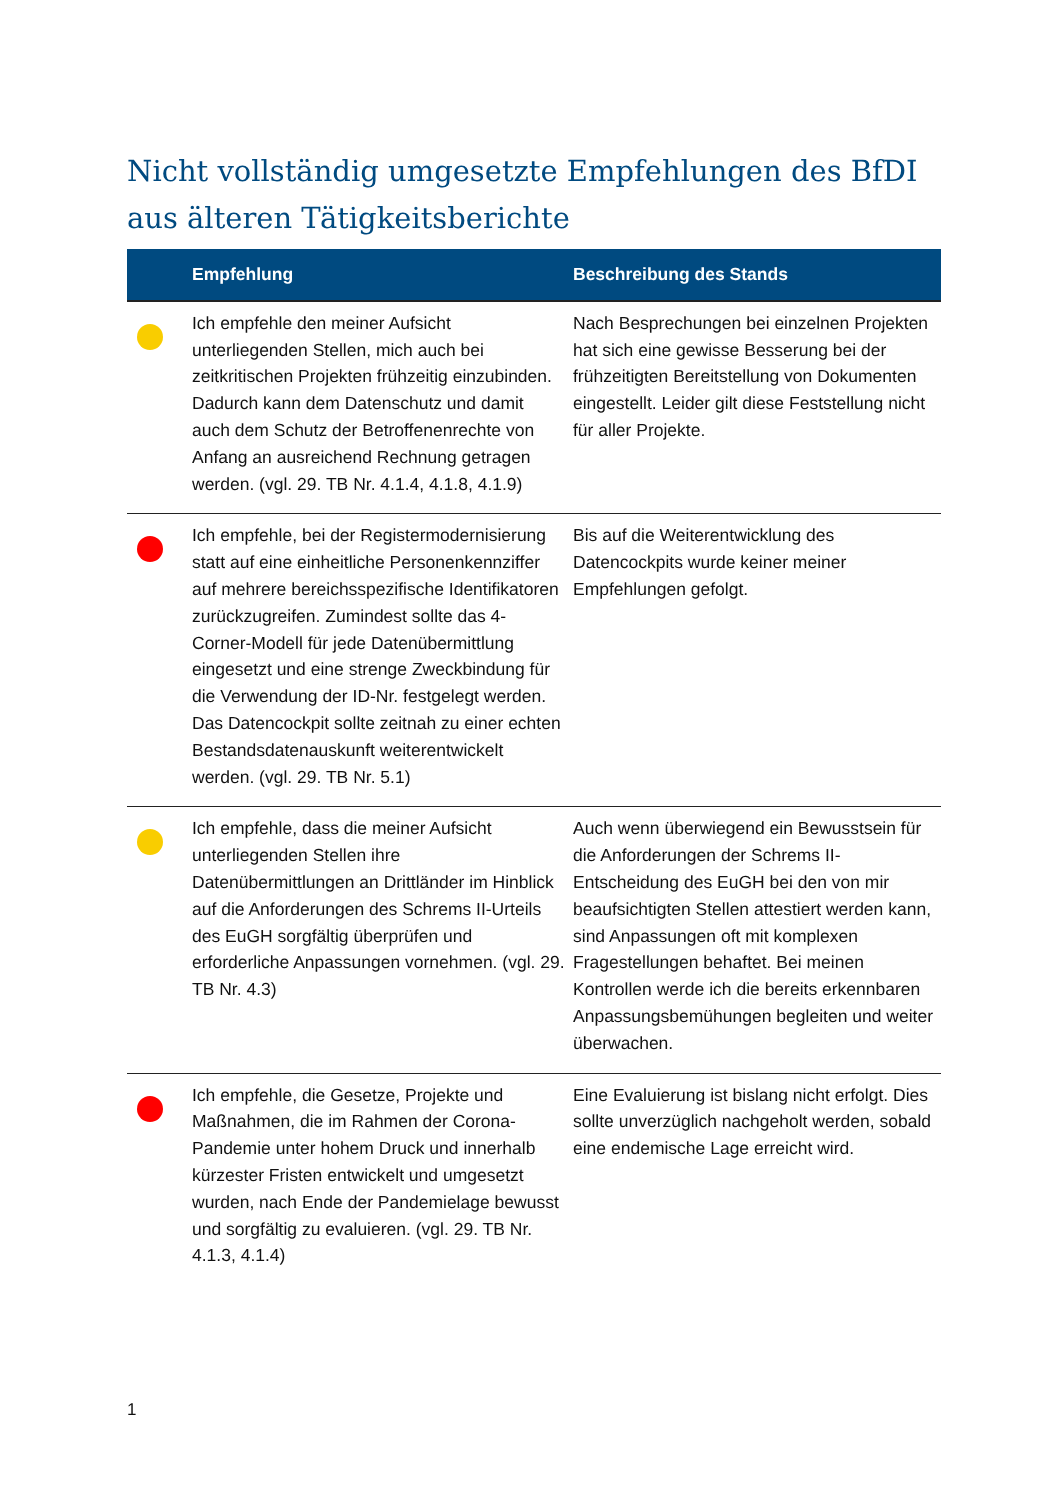Nicht vollständig umgesetzte Empfehlungen des BfDI aus älteren Tätigkeitsberichte
| | Empfehlung | Beschreibung des Stands |
| --- | --- | --- |
| | Ich empfehle den meiner Aufsicht unterliegenden Stellen, mich auch bei zeitkritischen Projekten frühzeitig einzubinden. Dadurch kann dem Datenschutz und damit auch dem Schutz der Betroffenenrechte von Anfang an ausreichend Rechnung getragen werden. (vgl. 29. TB Nr. 4.1.4, 4.1.8, 4.1.9) | Nach Besprechungen bei einzelnen Projekten hat sich eine gewisse Besserung bei der frühzeitigten Bereitstellung von Dokumenten eingestellt. Leider gilt diese Feststellung nicht für aller Projekte. |
| | Ich empfehle, bei der Registermodernisierung statt auf eine einheitliche Personenkennziffer auf mehrere bereichsspezifische Identifikatoren zurückzugreifen. Zumindest sollte das 4-Corner-Modell für jede Datenübermittlung eingesetzt und eine strenge Zweckbindung für die Verwendung der ID-Nr. festgelegt werden. Das Datencockpit sollte zeitnah zu einer echten Bestandsdatenauskunft weiterentwickelt werden. (vgl. 29. TB Nr. 5.1) | Bis auf die Weiterentwicklung des Datencockpits wurde keiner meiner Empfehlungen gefolgt. |
| | Ich empfehle, dass die meiner Aufsicht unterliegenden Stellen ihre Datenübermittlungen an Drittländer im Hinblick auf die Anforderungen des Schrems II-Urteils des EuGH sorgfältig überprüfen und erforderliche Anpassungen vornehmen. (vgl. 29. TB Nr. 4.3) | Auch wenn überwiegend ein Bewusstsein für die Anforderungen der Schrems II-Entscheidung des EuGH bei den von mir beaufsichtigten Stellen attestiert werden kann, sind Anpassungen oft mit komplexen Fragestellungen behaftet. Bei meinen Kontrollen werde ich die bereits erkennbaren Anpassungsbemühungen begleiten und weiter überwachen. |
| | Ich empfehle, die Gesetze, Projekte und Maßnahmen, die im Rahmen der Corona-Pandemie unter hohem Druck und innerhalb kürzester Fristen entwickelt und umgesetzt wurden, nach Ende der Pandemielage bewusst und sorgfältig zu evaluieren. (vgl. 29. TB Nr. 4.1.3, 4.1.4) | Eine Evaluierung ist bislang nicht erfolgt. Dies sollte unverzüglich nachgeholt werden, sobald eine endemische Lage erreicht wird. |
1